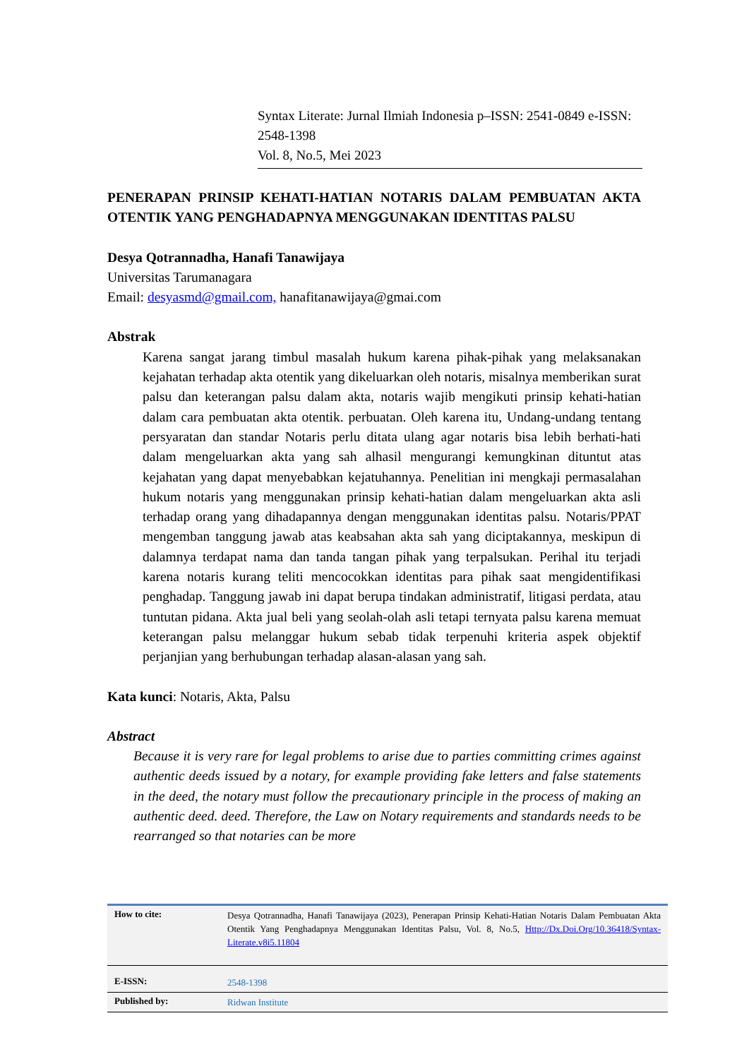Syntax Literate: Jurnal Ilmiah Indonesia p–ISSN: 2541-0849 e-ISSN: 2548-1398
Vol. 8, No.5, Mei 2023
PENERAPAN PRINSIP KEHATI-HATIAN NOTARIS DALAM PEMBUATAN AKTA OTENTIK YANG PENGHADAPNYA MENGGUNAKAN IDENTITAS PALSU
Desya Qotrannadha, Hanafi Tanawijaya
Universitas Tarumanagara
Email: desyasmd@gmail.com, hanafitanawijaya@gmai.com
Abstrak
Karena sangat jarang timbul masalah hukum karena pihak-pihak yang melaksanakan kejahatan terhadap akta otentik yang dikeluarkan oleh notaris, misalnya memberikan surat palsu dan keterangan palsu dalam akta, notaris wajib mengikuti prinsip kehati-hatian dalam cara pembuatan akta otentik. perbuatan. Oleh karena itu, Undang-undang tentang persyaratan dan standar Notaris perlu ditata ulang agar notaris bisa lebih berhati-hati dalam mengeluarkan akta yang sah alhasil mengurangi kemungkinan dituntut atas kejahatan yang dapat menyebabkan kejatuhannya. Penelitian ini mengkaji permasalahan hukum notaris yang menggunakan prinsip kehati-hatian dalam mengeluarkan akta asli terhadap orang yang dihadapannya dengan menggunakan identitas palsu. Notaris/PPAT mengemban tanggung jawab atas keabsahan akta sah yang diciptakannya, meskipun di dalamnya terdapat nama dan tanda tangan pihak yang terpalsukan. Perihal itu terjadi karena notaris kurang teliti mencocokkan identitas para pihak saat mengidentifikasi penghadap. Tanggung jawab ini dapat berupa tindakan administratif, litigasi perdata, atau tuntutan pidana. Akta jual beli yang seolah-olah asli tetapi ternyata palsu karena memuat keterangan palsu melanggar hukum sebab tidak terpenuhi kriteria aspek objektif perjanjian yang berhubungan terhadap alasan-alasan yang sah.
Kata kunci: Notaris, Akta, Palsu
Abstract
Because it is very rare for legal problems to arise due to parties committing crimes against authentic deeds issued by a notary, for example providing fake letters and false statements in the deed, the notary must follow the precautionary principle in the process of making an authentic deed. deed. Therefore, the Law on Notary requirements and standards needs to be rearranged so that notaries can be more
| How to cite: | Desya Qotrannadha, Hanafi Tanawijaya (2023), Penerapan Prinsip Kehati-Hatian Notaris Dalam Pembuatan Akta Otentik Yang Penghadapnya Menggunakan Identitas Palsu, Vol. 8, No.5, Http://Dx.Doi.Org/10.36418/Syntax-Literate.v8i5.11804 |
| E-ISSN: | 2548-1398 |
| Published by: | Ridwan Institute |